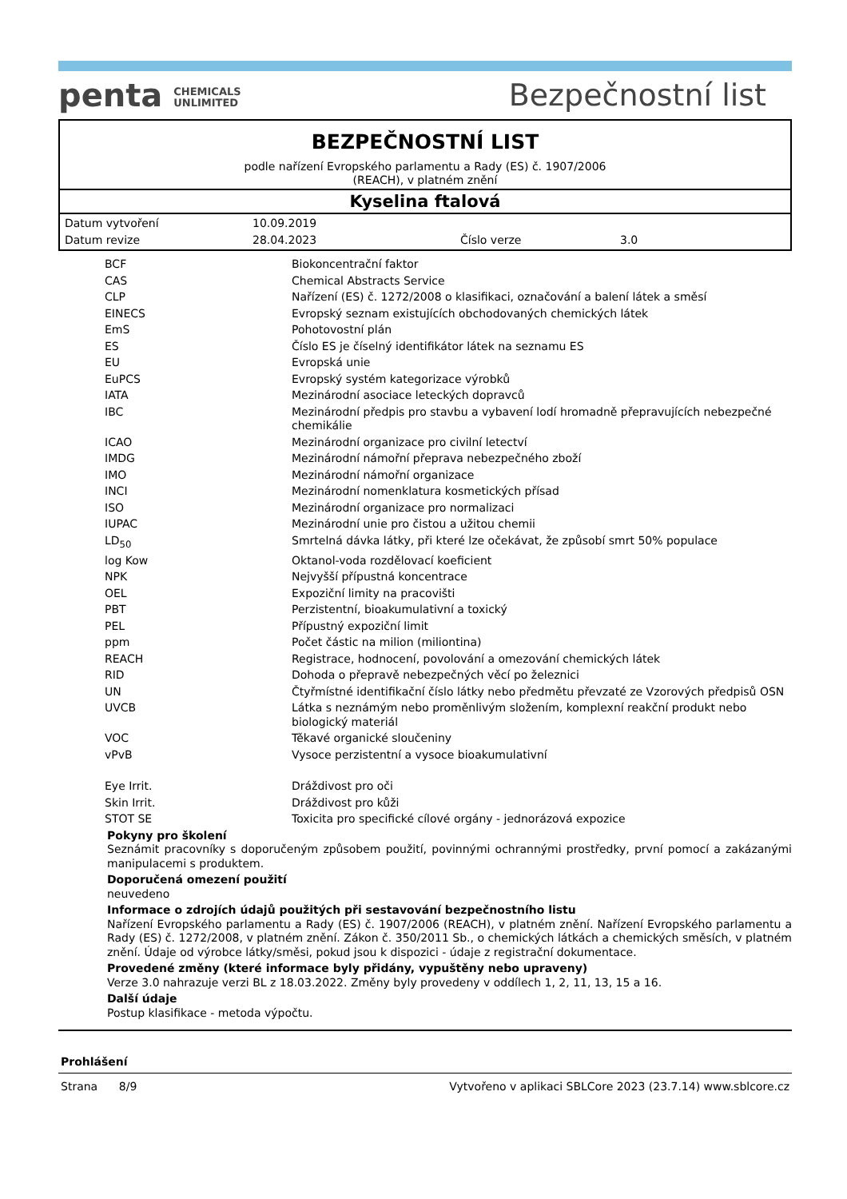penta CHEMICALS
UNLIMITED
Bezpečnostní list
BEZPEČNOSTNÍ LIST
podle nařízení Evropského parlamentu a Rady (ES) č. 1907/2006
(REACH), v platném znění
Kyselina ftalová
| Datum vytvoření | 10.09.2019 | | |
| Datum revize | 28.04.2023 | Číslo verze | 3.0 |
| BCF | Biokoncentrační faktor |
| CAS | Chemical Abstracts Service |
| CLP | Nařízení (ES) č. 1272/2008 o klasifikaci, označování a balení látek a směsí |
| EINECS | Evropský seznam existujících obchodovaných chemických látek |
| EmS | Pohotovostní plán |
| ES | Číslo ES je číselný identifikátor látek na seznamu ES |
| EU | Evropská unie |
| EuPCS | Evropský systém kategorizace výrobků |
| IATA | Mezinárodní asociace leteckých dopravců |
| IBC | Mezinárodní předpis pro stavbu a vybavení lodí hromadně přepravujících nebezpečné chemikálie |
| ICAO | Mezinárodní organizace pro civilní letectví |
| IMDG | Mezinárodní námořní přeprava nebezpečného zboží |
| IMO | Mezinárodní námořní organizace |
| INCI | Mezinárodní nomenklatura kosmetických přísad |
| ISO | Mezinárodní organizace pro normalizaci |
| IUPAC | Mezinárodní unie pro čistou a užitou chemii |
| LD<sub>50</sub> | Smrtelná dávka látky, při které lze očekávat, že způsobí smrt 50% populace |
| log Kow | Oktanol-voda rozdělovací koeficient |
| NPK | Nejvyšší přípustná koncentrace |
| OEL | Expoziční limity na pracovišti |
| PBT | Perzistentní, bioakumulativní a toxický |
| PEL | Přípustný expoziční limit |
| ppm | Počet částic na milion (miliontina) |
| REACH | Registrace, hodnocení, povolování a omezování chemických látek |
| RID | Dohoda o přepravě nebezpečných věcí po železnici |
| UN | Čtyřmístné identifikační číslo látky nebo předmětu převzaté ze Vzorových předpisů OSN |
| UVCB | Látka s neznámým nebo proměnlivým složením, komplexní reakční produkt nebo biologický materiál |
| VOC | Těkavé organické sloučeniny |
| vPvB | Vysoce perzistentní a vysoce bioakumulativní |
| Eye Irrit. | Dráždivost pro oči |
| Skin Irrit. | Dráždivost pro kůži |
| STOT SE | Toxicita pro specifické cílové orgány - jednorázová expozice |
Pokyny pro školení
Seznámit pracovníky s doporučeným způsobem použití, povinnými ochrannými prostředky, první pomocí a zakázanými manipulacemi s produktem.
Doporučená omezení použití
neuvedeno
Informace o zdrojích údajů použitých při sestavování bezpečnostního listu
Nařízení Evropského parlamentu a Rady (ES) č. 1907/2006 (REACH), v platném znění. Nařízení Evropského parlamentu a Rady (ES) č. 1272/2008, v platném znění. Zákon č. 350/2011 Sb., o chemických látkách a chemických směsích, v platném znění. Údaje od výrobce látky/směsi, pokud jsou k dispozici - údaje z registrační dokumentace.
Provedené změny (které informace byly přidány, vypuštěny nebo upraveny)
Verze 3.0 nahrazuje verzi BL z 18.03.2022. Změny byly provedeny v oddílech 1, 2, 11, 13, 15 a 16.
Další údaje
Postup klasifikace - metoda výpočtu.
Prohlášení
Strana 8/9 Vytvořeno v aplikaci SBLCore 2023 (23.7.14) www.sblcore.cz